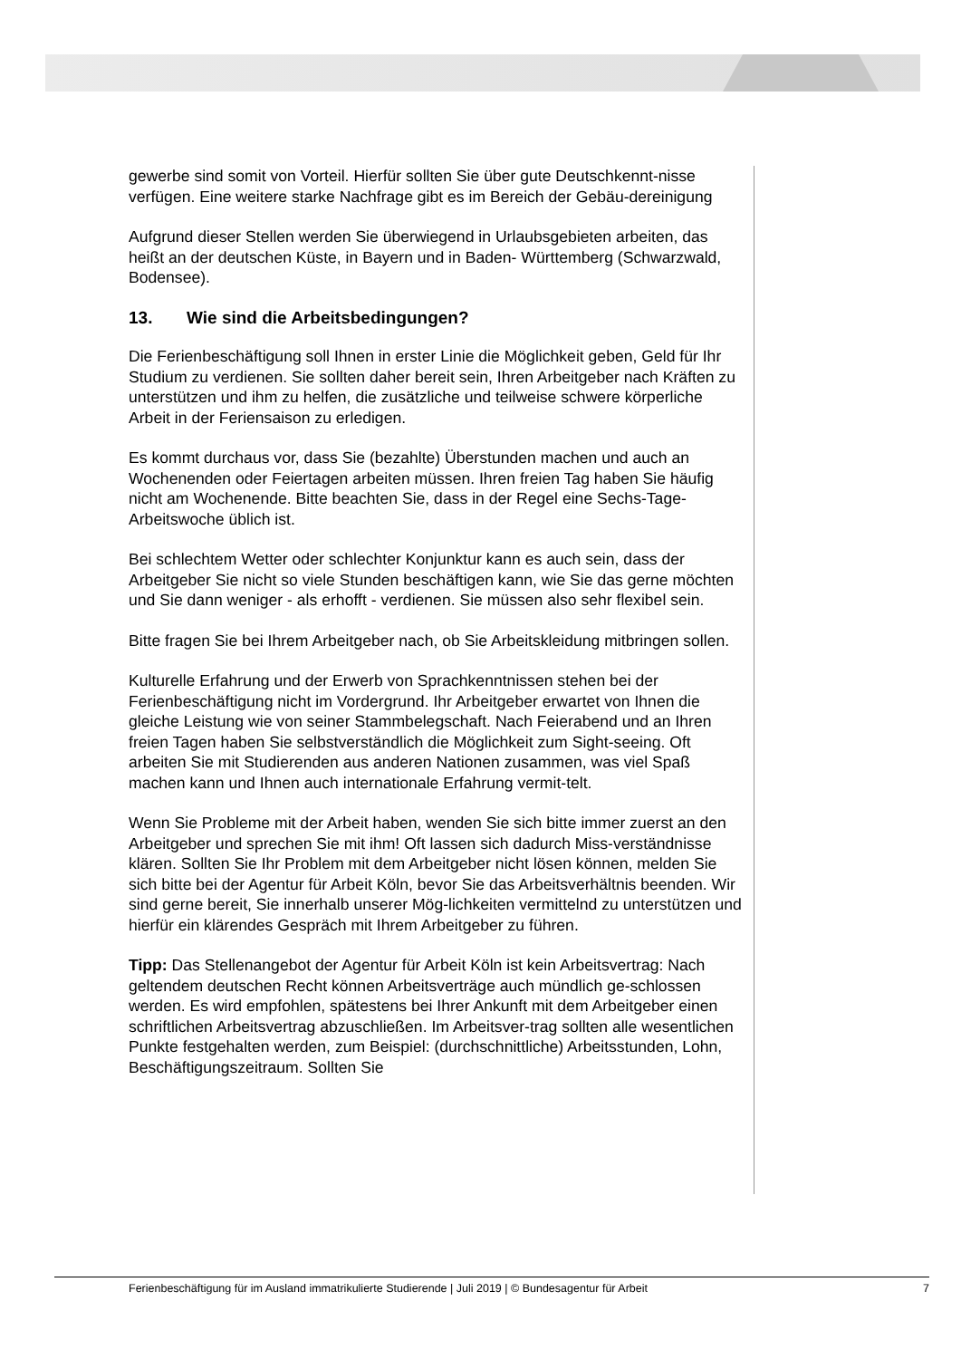gewerbe sind somit von Vorteil. Hierfür sollten Sie über gute Deutschkennt-nisse verfügen. Eine weitere starke Nachfrage gibt es im Bereich der Gebäu-dereinigung
Aufgrund dieser Stellen werden Sie überwiegend in Urlaubsgebieten arbeiten, das heißt an der deutschen Küste, in Bayern und in Baden- Württemberg (Schwarzwald, Bodensee).
13. Wie sind die Arbeitsbedingungen?
Die Ferienbeschäftigung soll Ihnen in erster Linie die Möglichkeit geben, Geld für Ihr Studium zu verdienen. Sie sollten daher bereit sein, Ihren Arbeitgeber nach Kräften zu unterstützen und ihm zu helfen, die zusätzliche und teilweise schwere körperliche Arbeit in der Feriensaison zu erledigen.
Es kommt durchaus vor, dass Sie (bezahlte) Überstunden machen und auch an Wochenenden oder Feiertagen arbeiten müssen. Ihren freien Tag haben Sie häufig nicht am Wochenende. Bitte beachten Sie, dass in der Regel eine Sechs-Tage-Arbeitswoche üblich ist.
Bei schlechtem Wetter oder schlechter Konjunktur kann es auch sein, dass der Arbeitgeber Sie nicht so viele Stunden beschäftigen kann, wie Sie das gerne möchten und Sie dann weniger - als erhofft - verdienen. Sie müssen also sehr flexibel sein.
Bitte fragen Sie bei Ihrem Arbeitgeber nach, ob Sie Arbeitskleidung mitbringen sollen.
Kulturelle Erfahrung und der Erwerb von Sprachkenntnissen stehen bei der Ferienbeschäftigung nicht im Vordergrund. Ihr Arbeitgeber erwartet von Ihnen die gleiche Leistung wie von seiner Stammbelegschaft. Nach Feierabend und an Ihren freien Tagen haben Sie selbstverständlich die Möglichkeit zum Sight-seeing. Oft arbeiten Sie mit Studierenden aus anderen Nationen zusammen, was viel Spaß machen kann und Ihnen auch internationale Erfahrung vermit-telt.
Wenn Sie Probleme mit der Arbeit haben, wenden Sie sich bitte immer zuerst an den Arbeitgeber und sprechen Sie mit ihm! Oft lassen sich dadurch Miss-verständnisse klären. Sollten Sie Ihr Problem mit dem Arbeitgeber nicht lösen können, melden Sie sich bitte bei der Agentur für Arbeit Köln, bevor Sie das Arbeitsverhältnis beenden. Wir sind gerne bereit, Sie innerhalb unserer Mög-lichkeiten vermittelnd zu unterstützen und hierfür ein klärendes Gespräch mit Ihrem Arbeitgeber zu führen.
Tipp: Das Stellenangebot der Agentur für Arbeit Köln ist kein Arbeitsvertrag: Nach geltendem deutschen Recht können Arbeitsverträge auch mündlich ge-schlossen werden. Es wird empfohlen, spätestens bei Ihrer Ankunft mit dem Arbeitgeber einen schriftlichen Arbeitsvertrag abzuschließen. Im Arbeitsver-trag sollten alle wesentlichen Punkte festgehalten werden, zum Beispiel: (durchschnittliche) Arbeitsstunden, Lohn, Beschäftigungszeitraum. Sollten Sie
Ferienbeschäftigung für im Ausland immatrikulierte Studierende | Juli 2019 | © Bundesagentur für Arbeit 7